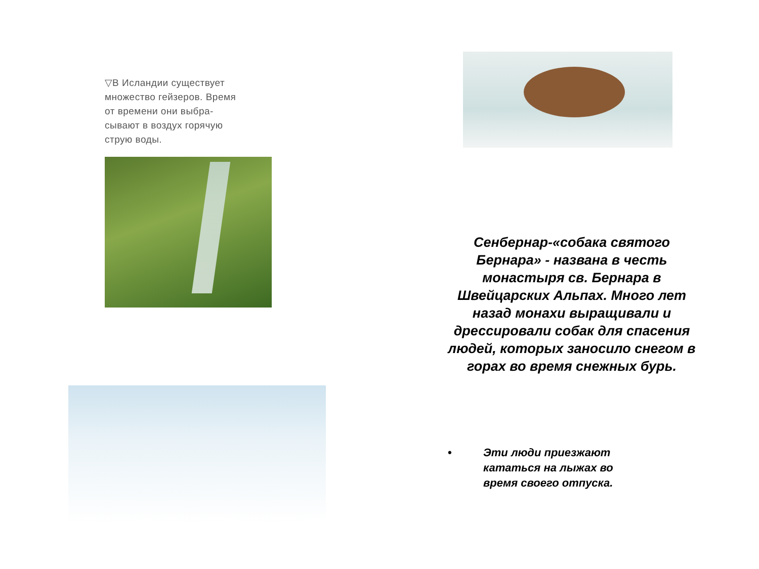▽В Исландии существует
множество гейзеров. Время
от времени они выбра-
сывают в воздух горячую
струю воды.
Сенбернар-«собака святого Бернара» - названа в честь монастыря св. Бернара в Швейцарских Альпах. Много лет назад монахи выращивали и дрессировали собак для спасения людей, которых заносило снегом в горах во время снежных бурь.
• Эти люди приезжают
кататься на лыжах во
время своего отпуска.